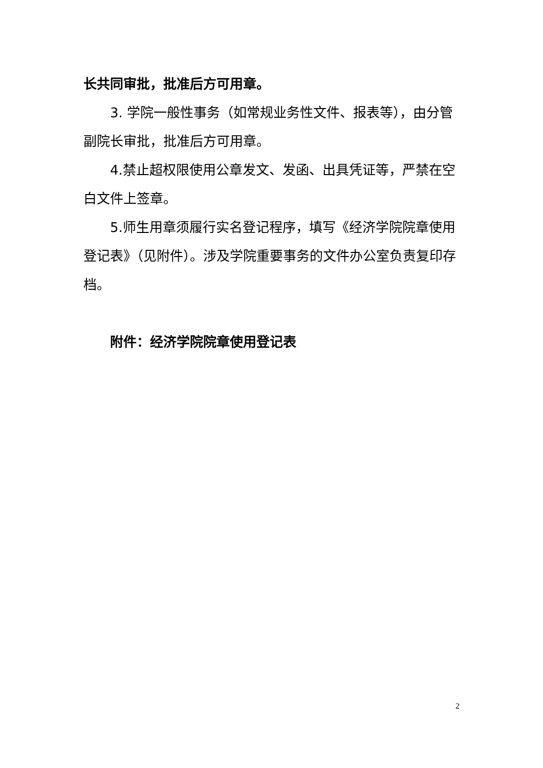长共同审批，批准后方可用章。
3. 学院一般性事务（如常规业务性文件、报表等），由分管副院长审批，批准后方可用章。
4.禁止超权限使用公章发文、发函、出具凭证等，严禁在空白文件上签章。
5.师生用章须履行实名登记程序，填写《经济学院院章使用登记表》（见附件）。涉及学院重要事务的文件办公室负责复印存档。
附件：经济学院院章使用登记表
2